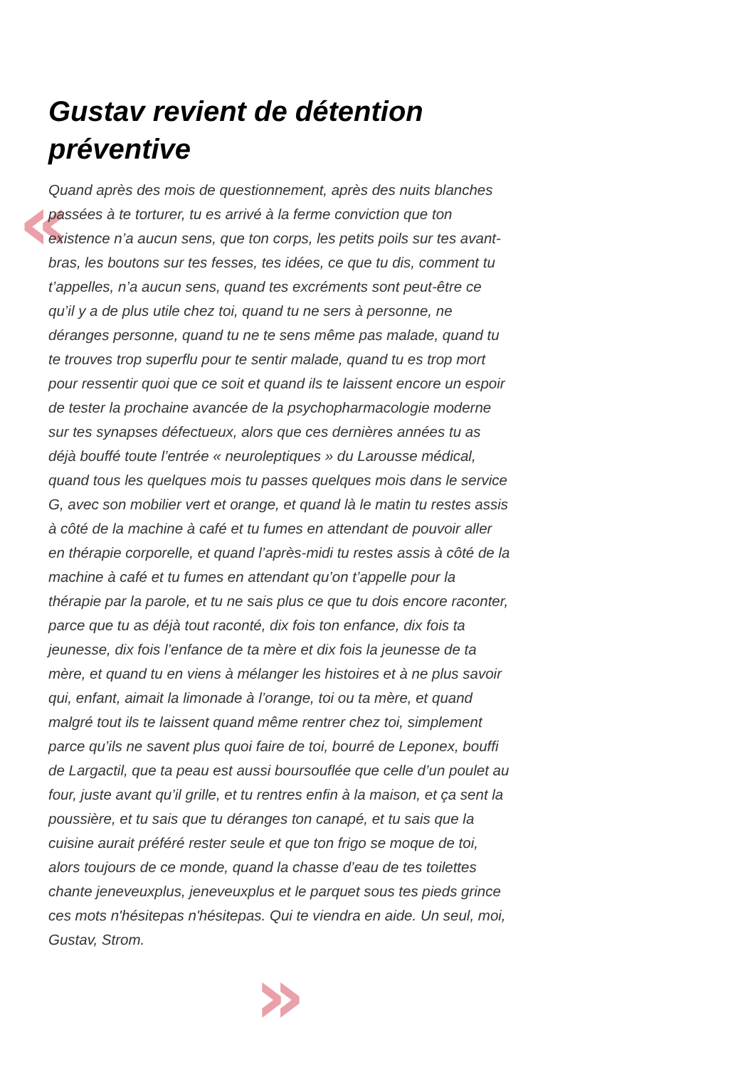«
»
Gustav revient de détention préventive
Quand après des mois de questionnement, après des nuits blanches passées à te torturer, tu es arrivé à la ferme conviction que ton existence n’a aucun sens, que ton corps, les petits poils sur tes avant-bras, les boutons sur tes fesses, tes idées, ce que tu dis, comment tu t’appelles, n’a aucun sens, quand tes excréments sont peut-être ce qu’il y a de plus utile chez toi, quand tu ne sers à personne, ne déranges personne, quand tu ne te sens même pas malade, quand tu te trouves trop superflu pour te sentir malade, quand tu es trop mort pour ressentir quoi que ce soit et quand ils te laissent encore un espoir de tester la prochaine avancée de la psychopharmacologie moderne sur tes synapses défectueux, alors que ces dernières années tu as déjà bouffé toute l’entrée « neuroleptiques » du Larousse médical, quand tous les quelques mois tu passes quelques mois dans le service G, avec son mobilier vert et orange, et quand là le matin tu restes assis à côté de la machine à café et tu fumes en attendant de pouvoir aller en thérapie corporelle, et quand l’après-midi tu restes assis à côté de la machine à café et tu fumes en attendant qu’on t’appelle pour la thérapie par la parole, et tu ne sais plus ce que tu dois encore raconter, parce que tu as déjà tout raconté, dix fois ton enfance, dix fois ta jeunesse, dix fois l’enfance de ta mère et dix fois la jeunesse de ta mère, et quand tu en viens à mélanger les histoires et à ne plus savoir qui, enfant, aimait la limonade à l’orange, toi ou ta mère, et quand malgré tout ils te laissent quand même rentrer chez toi, simplement parce qu’ils ne savent plus quoi faire de toi, bourré de Leponex, bouffi de Largactil, que ta peau est aussi boursouflée que celle d’un poulet au four, juste avant qu’il grille, et tu rentres enfin à la maison, et ça sent la poussière, et tu sais que tu déranges ton canapé, et tu sais que la cuisine aurait préféré rester seule et que ton frigo se moque de toi, alors toujours de ce monde, quand la chasse d’eau de tes toilettes chante jeneveuxplus, jeneveuxplus et le parquet sous tes pieds grince ces mots n'hésitepas n'hésitepas. Qui te viendra en aide. Un seul, moi, Gustav, Strom.